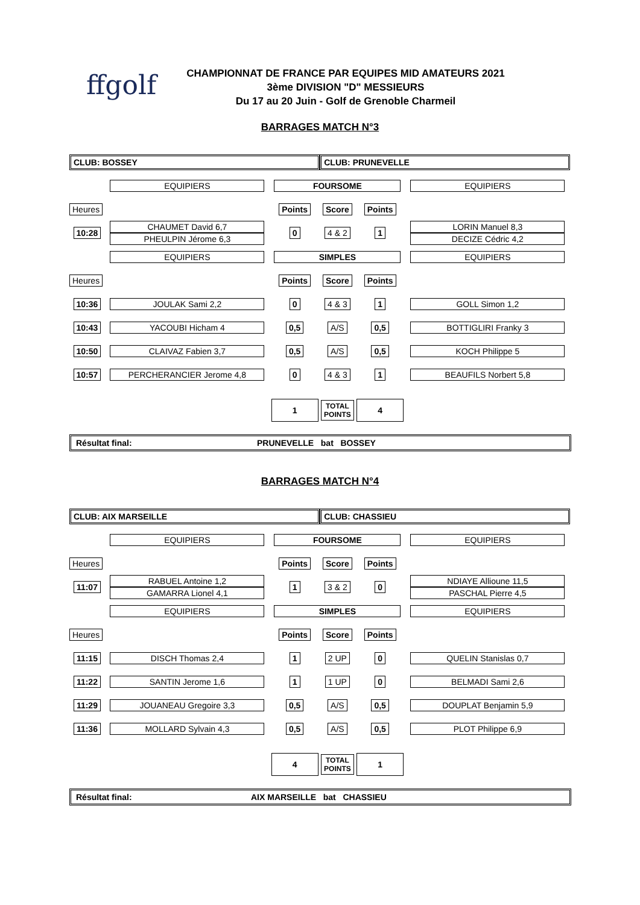ffgolf
CHAMPIONNAT DE FRANCE PAR EQUIPES MID AMATEURS 2021
3ème DIVISION "D" MESSIEURS
Du 17 au 20 Juin - Golf de Grenoble Charmeil
BARRAGES MATCH N°3
| CLUB: BOSSEY | | | CLUB: PRUNEVELLE | | |
| | EQUIPIERS | FOURSOME | | | EQUIPIERS |
| Heures | | Points | Score | Points | |
| 10:28 | CHAUMET David 6,7 PHEULPIN Jérome 6,3 | 0 | 4 & 2 | 1 | LORIN Manuel 8,3 DECIZE Cédric 4,2 |
| | EQUIPIERS | SIMPLES | | | EQUIPIERS |
| Heures | | Points | Score | Points | |
| 10:36 | JOULAK Sami 2,2 | 0 | 4 & 3 | 1 | GOLL Simon 1,2 |
| 10:43 | YACOUBI Hicham 4 | 0,5 | A/S | 0,5 | BOTTIGLIRI Franky 3 |
| 10:50 | CLAIVAZ Fabien 3,7 | 0,5 | A/S | 0,5 | KOCH Philippe 5 |
| 10:57 | PERCHERANCIER Jerome 4,8 | 0 | 4 & 3 | 1 | BEAUFILS Norbert 5,8 |
| | | 1 | TOTAL POINTS | 4 | |
Résultat final: PRUNEVELLE bat BOSSEY
BARRAGES MATCH N°4
| CLUB: AIX MARSEILLE | | | CLUB: CHASSIEU | | |
| | EQUIPIERS | FOURSOME | | | EQUIPIERS |
| Heures | | Points | Score | Points | |
| 11:07 | RABUEL Antoine 1,2 GAMARRA Lionel 4,1 | 1 | 3 & 2 | 0 | NDIAYE Allioune 11,5 PASCHAL Pierre 4,5 |
| | EQUIPIERS | SIMPLES | | | EQUIPIERS |
| Heures | | Points | Score | Points | |
| 11:15 | DISCH Thomas 2,4 | 1 | 2 UP | 0 | QUELIN Stanislas 0,7 |
| 11:22 | SANTIN Jerome 1,6 | 1 | 1 UP | 0 | BELMADI Sami 2,6 |
| 11:29 | JOUANEAU Gregoire 3,3 | 0,5 | A/S | 0,5 | DOUPLAT Benjamin 5,9 |
| 11:36 | MOLLARD Sylvain 4,3 | 0,5 | A/S | 0,5 | PLOT Philippe 6,9 |
| | | 4 | TOTAL POINTS | 1 | |
Résultat final: AIX MARSEILLE bat CHASSIEU